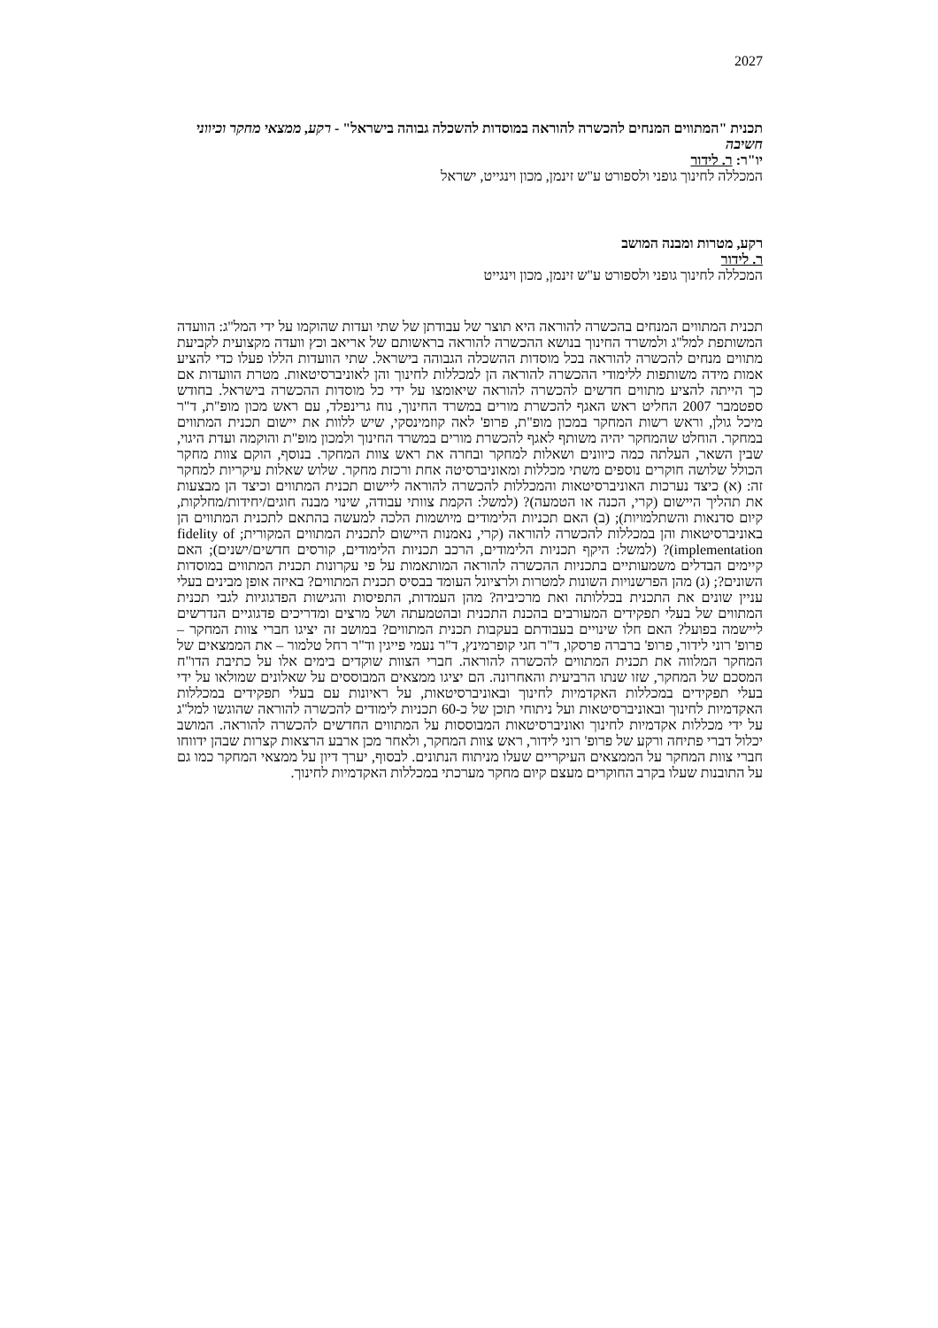2027
תכנית "המתווים המנחים להכשרה להוראה במוסדות להשכלה גבוהה בישראל" - רקע, ממצאי מחקר וכיווני חשיבה
יו"ר: ר. לידור
המכללה לחינוך גופני ולספורט ע"ש זינמן, מכון וינגייט, ישראל
רקע, מטרות ומבנה המושב
ר. לידור
המכללה לחינוך גופני ולספורט ע"ש זינמן, מכון וינגייט
תכנית המתווים המנחים בהכשרה להוראה היא תוצר של עבודתן של שתי ועדות שהוקמו על ידי המל"ג: הוועדה המשותפת למל"ג ולמשרד החינוך בנושא ההכשרה להוראה בראשותם של אריאב וכץ וועדה מקצועית לקביעת מתווים מנחים להכשרה להוראה בכל מוסדות ההשכלה הגבוהה בישראל. שתי הוועדות הללו פעלו כדי להציע אמות מידה משותפות ללימודי ההכשרה להוראה הן למכללות לחינוך והן לאוניברסיטאות. מטרת הוועדות אם כך הייתה להציע מתווים חדשים להכשרה להוראה שיאומצו על ידי כל מוסדות ההכשרה בישראל. בחודש ספטמבר 2007 החליט ראש האגף להכשרת מורים במשרד החינוך, נוח גרינפלד, עם ראש מכון מופ"ת, ד"ר מיכל גולן, וראש רשות המחקר במכון מופ"ת, פרופ' לאה קוזמינסקי, שיש ללוות את יישום תכנית המתווים במחקר. הוחלט שהמחקר יהיה משותף לאגף להכשרת מורים במשרד החינוך ולמכון מופ"ת והוקמה ועדת היגוי, שבין השאר, העלתה כמה כיוונים ושאלות למחקר ובחרה את ראש צוות המחקר. בנוסף, הוקם צוות מחקר הכולל שלושה חוקרים נוספים משתי מכללות ומאוניברסיטה אחת ורכזת מחקר. שלוש שאלות עיקריות למחקר זה: (א) כיצד נערכות האוניברסיטאות והמכללות להכשרה להוראה ליישום תכנית המתווים וכיצד הן מבצעות את תהליך היישום (קרי, הכנה או הטמעה)? (למשל: הקמת צוותי עבודה, שינוי מבנה חוגים/יחידות/מחלקות, קיום סדנאות והשתלמויות); (ב) האם תכניות הלימודים מיושמות הלכה למעשה בהתאם לתכנית המתווים הן באוניברסיטאות והן במכללות להכשרה להוראה (קרי, נאמנות היישום לתכנית המתווים המקורית; fidelity of implementation)? (למשל: היקף תכניות הלימודים, הרכב תכניות הלימודים, קורסים חדשים/ישנים); האם קיימים הבדלים משמעותיים בתכניות ההכשרה להוראה המותאמות על פי עקרונות תכנית המתווים במוסדות השונים?; (ג) מהן הפרשנויות השונות למטרות ולרציונל העומד בבסיס תכנית המתווים? באיזה אופן מבינים בעלי עניין שונים את התכנית בכללותה ואת מרכיביה? מהן העמדות, התפיסות והגישות הפדגוגיות לגבי תכנית המתווים של בעלי תפקידים המעורבים בהכנת התכנית ובהטמעתה ושל מרצים ומדריכים פדגוגיים הנדרשים ליישמה בפועל? האם חלו שינויים בעבודתם בעקבות תכנית המתווים? במושב זה יציגו חברי צוות המחקר – פרופ' רוני לידור, פרופ' ברברה פרסקו, ד"ר חגי קופרמינץ, ד"ר נעמי פייגין וד"ר רחל טלמור – את הממצאים של המחקר המלווה את תכנית המתווים להכשרה להוראה. חברי הצוות שוקדים בימים אלו על כתיבת הדו"ח המסכם של המחקר, שזו שנתו הרביעית והאחרונה. הם יציגו ממצאים המבוססים על שאלונים שמולאו על ידי בעלי תפקידים במכללות האקדמיות לחינוך ובאוניברסיטאות, על ראיונות עם בעלי תפקידים במכללות האקדמיות לחינוך ובאוניברסיטאות ועל ניתוחי תוכן של כ-60 תכניות לימודים להכשרה להוראה שהוגשו למל"ג על ידי מכללות אקדמיות לחינוך ואוניברסיטאות המבוססות על המתווים החדשים להכשרה להוראה. המושב יכלול דברי פתיחה ורקע של פרופ' רוני לידור, ראש צוות המחקר, ולאחר מכן ארבע הרצאות קצרות שבהן ידווחו חברי צוות המחקר על הממצאים העיקריים שעלו מניתוח הנתונים. לבסוף, יערך דיון על ממצאי המחקר כמו גם על התובנות שעלו בקרב החוקרים מעצם קיום מחקר מערכתי במכללות האקדמיות לחינוך.